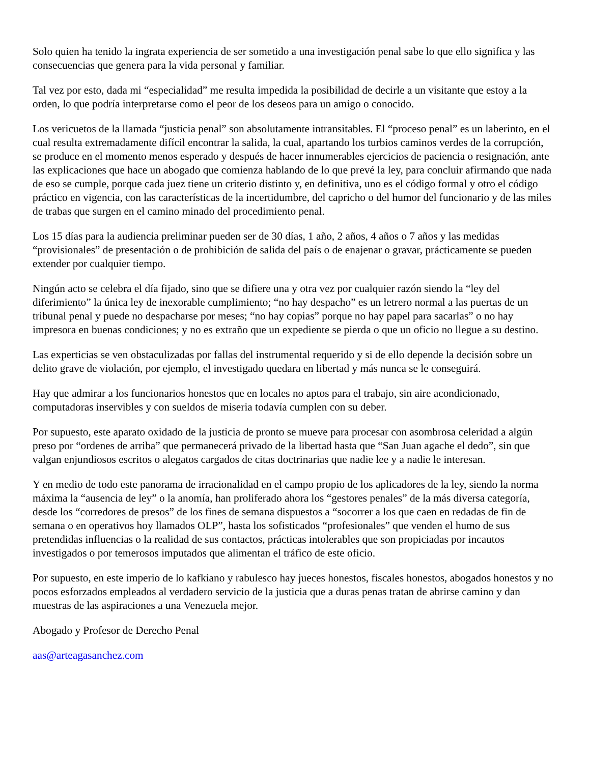Solo quien ha tenido la ingrata experiencia de ser sometido a una investigación penal sabe lo que ello significa y las consecuencias que genera para la vida personal y familiar.
Tal vez por esto, dada mi “especialidad” me resulta impedida la posibilidad de decirle a un visitante que estoy a la orden, lo que podría interpretarse como el peor de los deseos para un amigo o conocido.
Los vericuetos de la llamada “justicia penal” son absolutamente intransitables. El “proceso penal” es un laberinto, en el cual resulta extremadamente difícil encontrar la salida, la cual, apartando los turbios caminos verdes de la corrupción, se produce en el momento menos esperado y después de hacer innumerables ejercicios de paciencia o resignación, ante las explicaciones que hace un abogado que comienza hablando de lo que prevé la ley, para concluir afirmando que nada de eso se cumple, porque cada juez tiene un criterio distinto y, en definitiva, uno es el código formal y otro el código práctico en vigencia, con las características de la incertidumbre, del capricho o del humor del funcionario y de las miles de trabas que surgen en el camino minado del procedimiento penal.
Los 15 días para la audiencia preliminar pueden ser de 30 días, 1 año, 2 años, 4 años o 7 años y las medidas “provisionales” de presentación o de prohibición de salida del país o de enajenar o gravar, prácticamente se pueden extender por cualquier tiempo.
Ningún acto se celebra el día fijado, sino que se difiere una y otra vez por cualquier razón siendo la “ley del diferimiento” la única ley de inexorable cumplimiento; “no hay despacho” es un letrero normal a las puertas de un tribunal penal y puede no despacharse por meses; “no hay copias” porque no hay papel para sacarlas” o no hay impresora en buenas condiciones; y no es extraño que un expediente se pierda o que un oficio no llegue a su destino.
Las experticias se ven obstaculizadas por fallas del instrumental requerido y si de ello depende la decisión sobre un delito grave de violación, por ejemplo, el investigado quedara en libertad y más nunca se le conseguirá.
Hay que admirar a los funcionarios honestos que en locales no aptos para el trabajo, sin aire acondicionado, computadoras inservibles y con sueldos de miseria todavía cumplen con su deber.
Por supuesto, este aparato oxidado de la justicia de pronto se mueve para procesar con asombrosa celeridad a algún preso por “ordenes de arriba” que permanecerá privado de la libertad hasta que “San Juan agache el dedo”, sin que valgan enjundiosos escritos o alegatos cargados de citas doctrinarias que nadie lee y a nadie le interesan.
Y en medio de todo este panorama de irracionalidad en el campo propio de los aplicadores de la ley, siendo la norma máxima la “ausencia de ley” o la anomía, han proliferado ahora los “gestores penales” de la más diversa categoría, desde los “corredores de presos” de los fines de semana dispuestos a “socorrer a los que caen en redadas de fin de semana o en operativos hoy llamados OLP”, hasta los sofisticados “profesionales” que venden el humo de sus pretendidas influencias o la realidad de sus contactos, prácticas intolerables que son propiciadas por incautos investigados o por temerosos imputados que alimentan el tráfico de este oficio.
Por supuesto, en este imperio de lo kafkiano y rabulesco hay jueces honestos, fiscales honestos, abogados honestos y no pocos esforzados empleados al verdadero servicio de la justicia que a duras penas tratan de abrirse camino y dan muestras de las aspiraciones a una Venezuela mejor.
Abogado y Profesor de Derecho Penal
aas@arteagasanchez.com